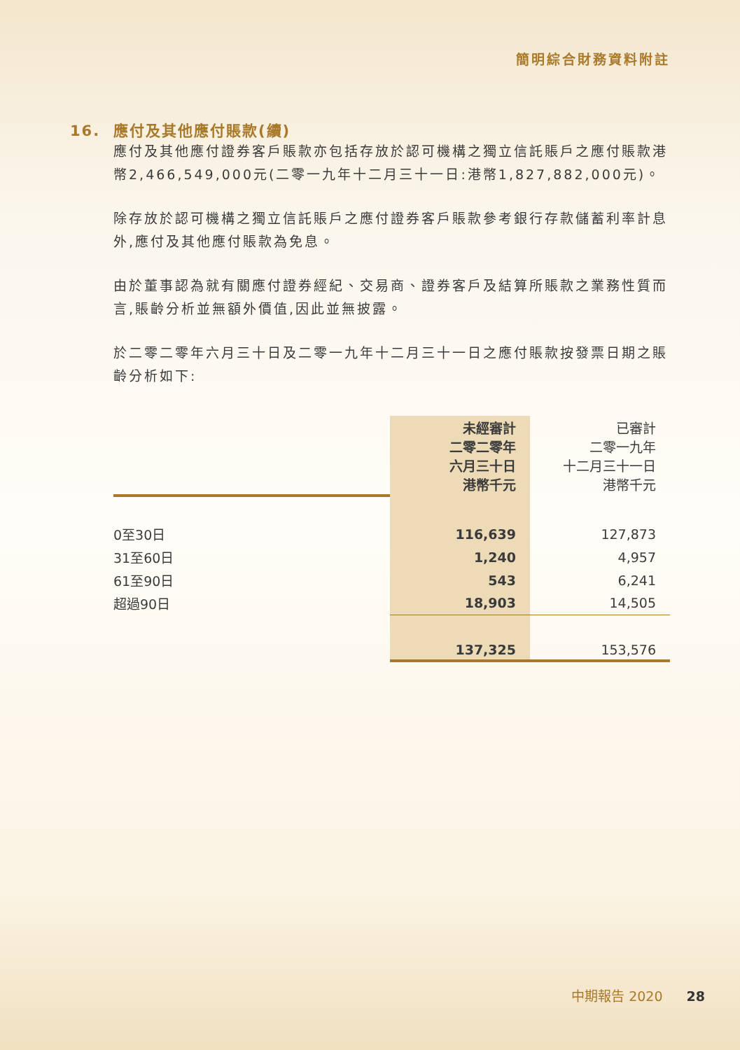簡明綜合財務資料附註
16. 應付及其他應付賬款(續)
應付及其他應付證券客戶賬款亦包括存放於認可機構之獨立信託賬戶之應付賬款港幣2,466,549,000元(二零一九年十二月三十一日:港幣1,827,882,000元)。
除存放於認可機構之獨立信託賬戶之應付證券客戶賬款參考銀行存款儲蓄利率計息外,應付及其他應付賬款為免息。
由於董事認為就有關應付證券經紀、交易商、證券客戶及結算所賬款之業務性質而言,賬齡分析並無額外價值,因此並無披露。
於二零二零年六月三十日及二零一九年十二月三十一日之應付賬款按發票日期之賬齡分析如下:
| | 未經審計 二零二零年 六月三十日 港幣千元 | 已審計 二零一九年 十二月三十一日 港幣千元 |
| 0至30日 | 116,639 | 127,873 |
| 31至60日 | 1,240 | 4,957 |
| 61至90日 | 543 | 6,241 |
| 超過90日 | 18,903 | 14,505 |
| | 137,325 | 153,576 |
中期報告 2020 28